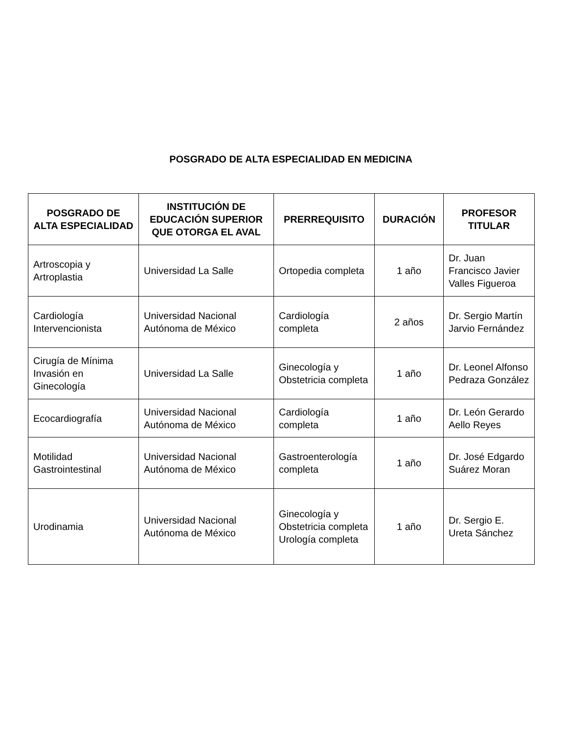POSGRADO DE ALTA ESPECIALIDAD EN MEDICINA
| POSGRADO DE ALTA ESPECIALIDAD | INSTITUCIÓN DE EDUCACIÓN SUPERIOR QUE OTORGA EL AVAL | PRERREQUISITO | DURACIÓN | PROFESOR TITULAR |
| --- | --- | --- | --- | --- |
| Artroscopia y Artroplastia | Universidad La Salle | Ortopedia completa | 1 año | Dr. Juan Francisco Javier Valles Figueroa |
| Cardiología Intervencionista | Universidad Nacional Autónoma de México | Cardiología completa | 2 años | Dr. Sergio Martín Jarvio Fernández |
| Cirugía de Mínima Invasión en Ginecología | Universidad La Salle | Ginecología y Obstetricia completa | 1 año | Dr. Leonel Alfonso Pedraza González |
| Ecocardiografía | Universidad Nacional Autónoma de México | Cardiología completa | 1 año | Dr. León Gerardo Aello Reyes |
| Motilidad Gastrointestinal | Universidad Nacional Autónoma de México | Gastroenterología completa | 1 año | Dr. José Edgardo Suárez Moran |
| Urodinamia | Universidad Nacional Autónoma de México | Ginecología y Obstetricia completa Urología completa | 1 año | Dr. Sergio E. Ureta Sánchez |